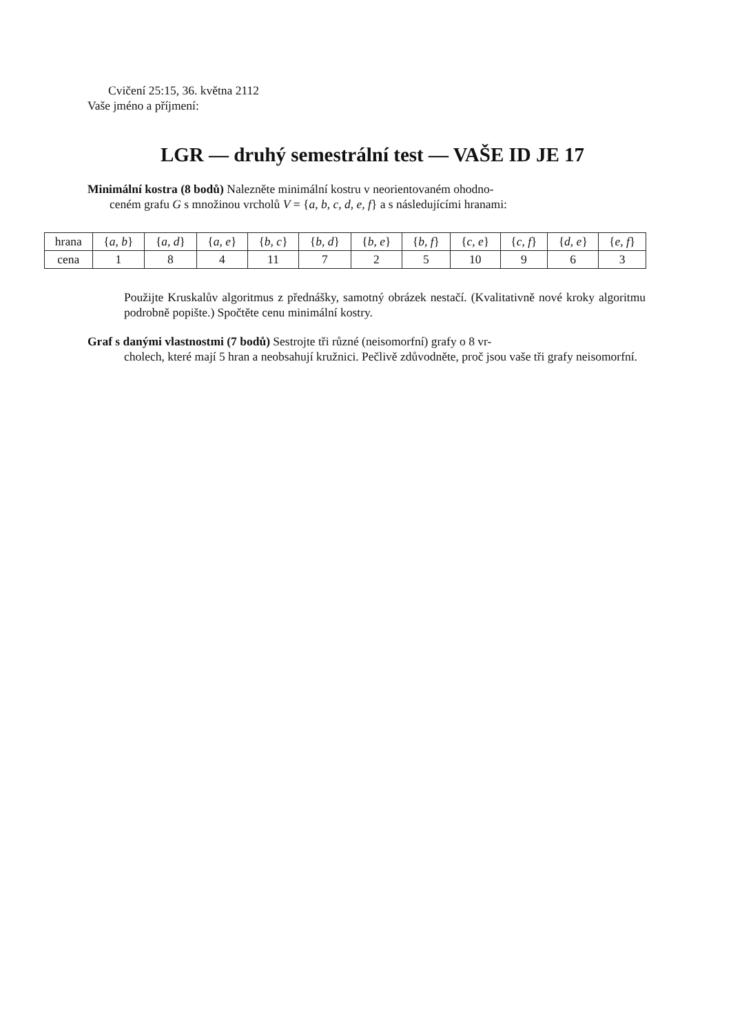Cvičení 25:15, 36. května 2112
Vaše jméno a příjmení:
LGR — druhý semestrální test — VAŠE ID JE 17
Minimální kostra (8 bodů) Nalezněte minimální kostru v neorientovaném ohodno-
ceném grafu G s množinou vrcholů V = {a, b, c, d, e, f} a s následujícími hranami:
| hrana | { a, b } | { a, d } | { a, e } | { b, c } | { b, d } | { b, e } | { b, f } | { c, e } | { c, f } | { d, e } | { e, f } |
| cena | 1 | 8 | 4 | 11 | 7 | 2 | 5 | 10 | 9 | 6 | 3 |
Použijte Kruskalův algoritmus z přednášky, samotný obrázek nestačí. (Kvalitativně nové kroky algoritmu podrobně popište.) Spočtěte cenu minimální kostry.
Graf s danými vlastnostmi (7 bodů) Sestrojte tři různé (neisomorfní) grafy o 8 vr-
cholech, které mají 5 hran a neobsahují kružnici. Pečlivě zdůvodněte, proč jsou vaše tři grafy neisomorfní.